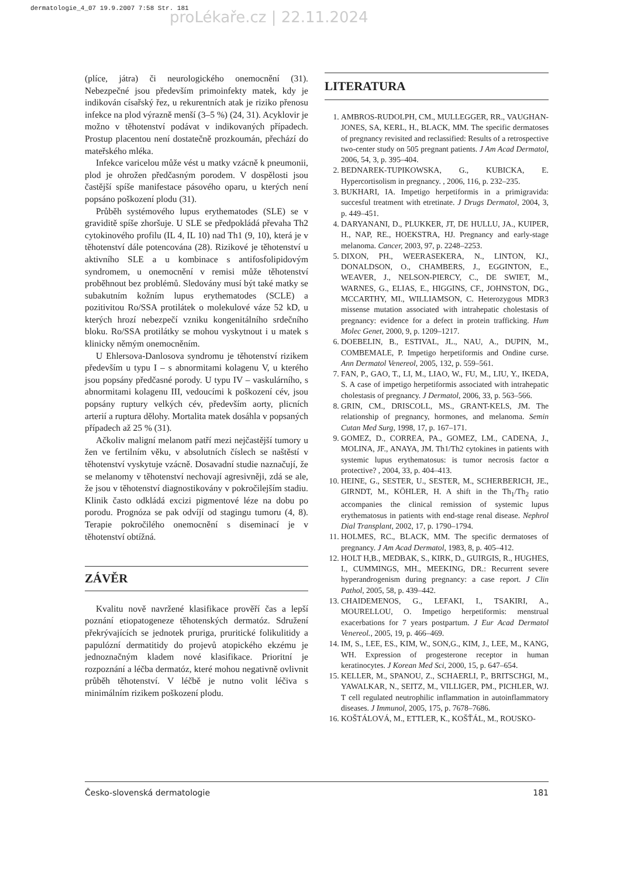dermatologie_4_07 19.9.2007 7:58 Str. 181
proLékaře.cz | 22.11.2024
(plíce, játra) či neurologického onemocnění (31). Nebezpečné jsou především primoinfekty matek, kdy je indikován císařský řez, u rekurentních atak je riziko přenosu infekce na plod výrazně menší (3–5 %) (24, 31). Acyklovir je možno v těhotenství podávat v indikovaných případech. Prostup placentou není dostatečně prozkoumán, přechází do mateřského mléka.
Infekce varicelou může vést u matky vzácně k pneumonii, plod je ohrožen předčasným porodem. V dospělosti jsou častější spíše manifestace pásového oparu, u kterých není popsáno poškození plodu (31).
Průběh systémového lupus erythematodes (SLE) se v graviditě spíše zhoršuje. U SLE se předpokládá převaha Th2 cytokinového profilu (IL 4, IL 10) nad Th1 (9, 10), která je v těhotenství dále potencována (28). Rizikové je těhotenství u aktivního SLE a u kombinace s antifosfolipidovým syndromem, u onemocnění v remisi může těhotenství proběhnout bez problémů. Sledovány musí být také matky se subakutním kožním lupus erythematodes (SCLE) a pozitivitou Ro/SSA protilátek o molekulové váze 52 kD, u kterých hrozí nebezpečí vzniku kongenitálního srdečního bloku. Ro/SSA protilátky se mohou vyskytnout i u matek s klinicky němým onemocněním.
U Ehlersova-Danlosova syndromu je těhotenství rizikem především u typu I – s abnormitami kolagenu V, u kterého jsou popsány předčasné porody. U typu IV – vaskulárního, s abnormitami kolagenu III, vedoucími k poškození cév, jsou popsány ruptury velkých cév, především aorty, plicních arterií a ruptura dělohy. Mortalita matek dosáhla v popsaných případech až 25 % (31).
Ačkoliv maligní melanom patří mezi nejčastější tumory u žen ve fertilním věku, v absolutních číslech se naštěstí v těhotenství vyskytuje vzácně. Dosavadní studie naznačují, že se melanomy v těhotenství nechovají agresivněji, zdá se ale, že jsou v těhotenství diagnostikovány v pokročilejším stadiu. Klinik často odkládá excizi pigmentové léze na dobu po porodu. Prognóza se pak odvíjí od stagingu tumoru (4, 8). Terapie pokročilého onemocnění s diseminací je v těhotenství obtížná.
ZÁVĚR
Kvalitu nově navržené klasifikace prověří čas a lepší poznání etiopatogeneze těhotenských dermatóz. Sdružení překrývajících se jednotek pruriga, pruritické folikulitidy a papulózní dermatitidy do projevů atopického ekzému je jednoznačným kladem nové klasifikace. Prioritní je rozpoznání a léčba dermatóz, které mohou negativně ovlivnit průběh těhotenství. V léčbě je nutno volit léčiva s minimálním rizikem poškození plodu.
LITERATURA
1. AMBROS-RUDOLPH, CM., MULLEGGER, RR., VAUGHAN-JONES, SA, KERL, H., BLACK, MM. The specific dermatoses of pregnancy revisited and reclassified: Results of a retrospective two-center study on 505 pregnant patients. J Am Acad Dermatol, 2006, 54, 3, p. 395–404.
2. BEDNAREK-TUPIKOWSKA, G., KUBICKA, E. Hypercortisolism in pregnancy. , 2006, 116, p. 232–235.
3. BUKHARI, IA. Impetigo herpetiformis in a primigravida: succesful treatment with etretinate. J Drugs Dermatol, 2004, 3, p. 449–451.
4. DARYANANI, D., PLUKKER, JT, DE HULLU, JA., KUIPER, H., NAP, RE., HOEKSTRA, HJ. Pregnancy and early-stage melanoma. Cancer, 2003, 97, p. 2248–2253.
5. DIXON, PH., WEERASEKERA, N., LINTON, KJ., DONALDSON, O., CHAMBERS, J., EGGINTON, E., WEAVER, J., NELSON-PIERCY, C., DE SWIET, M., WARNES, G., ELIAS, E., HIGGINS, CF., JOHNSTON, DG., MCCARTHY, MI., WILLIAMSON, C. Heterozygous MDR3 missense mutation associated with intrahepatic cholestasis of pregnancy: evidence for a defect in protein trafficking. Hum Molec Genet, 2000, 9, p. 1209–1217.
6. DOEBELIN, B., ESTIVAL, JL., NAU, A., DUPIN, M., COMBEMALE, P. Impetigo herpetiformis and Ondine curse. Ann Dermatol Venereol, 2005, 132, p. 559–561.
7. FAN, P., GAO, T., LI, M., LIAO, W., FU, M., LIU, Y., IKEDA, S. A case of impetigo herpetiformis associated with intrahepatic cholestasis of pregnancy. J Dermatol, 2006, 33, p. 563–566.
8. GRIN, CM., DRISCOLL, MS., GRANT-KELS, JM. The relationship of pregnancy, hormones, and melanoma. Semin Cutan Med Surg, 1998, 17, p. 167–171.
9. GOMEZ, D., CORREA, PA., GOMEZ, LM., CADENA, J., MOLINA, JF., ANAYA, JM. Th1/Th2 cytokines in patients with systemic lupus erythematosus: is tumor necrosis factor α protective? , 2004, 33, p. 404–413.
10. HEINE, G., SESTER, U., SESTER, M., SCHERBERICH, JE., GIRNDT, M., KÖHLER, H. A shift in the Th<sub>1</sub>/Th<sub>2</sub> ratio accompanies the clinical remission of systemic lupus erythematosus in patients with end-stage renal disease. Nephrol Dial Transplant, 2002, 17, p. 1790–1794.
11. HOLMES, RC., BLACK, MM. The specific dermatoses of pregnancy. J Am Acad Dermatol, 1983, 8, p. 405–412.
12. HOLT H,B., MEDBAK, S., KIRK, D., GUIRGIS, R., HUGHES, I., CUMMINGS, MH., MEEKING, DR.: Recurrent severe hyperandrogenism during pregnancy: a case report. J Clin Pathol, 2005, 58, p. 439–442.
13. CHAIDEMENOS, G., LEFAKI, I., TSAKIRI, A., MOURELLOU, O. Impetigo herpetiformis: menstrual exacerbations for 7 years postpartum. J Eur Acad Dermatol Venereol., 2005, 19, p. 466–469.
14. IM, S., LEE, ES., KIM, W., SON,G., KIM, J., LEE, M., KANG, WH. Expression of progesterone receptor in human keratinocytes. J Korean Med Sci, 2000, 15, p. 647–654.
15. KELLER, M., SPANOU, Z., SCHAERLI, P., BRITSCHGI, M., YAWALKAR, N., SEITZ, M., VILLIGER, PM., PICHLER, WJ. T cell regulated neutrophilic inflammation in autoinflammatory diseases. J Immunol, 2005, 175, p. 7678–7686.
16. KOŠTÁLOVÁ, M., ETTLER, K., KOŠŤÁL, M., ROUSKO-
Česko-slovenská dermatologie 181